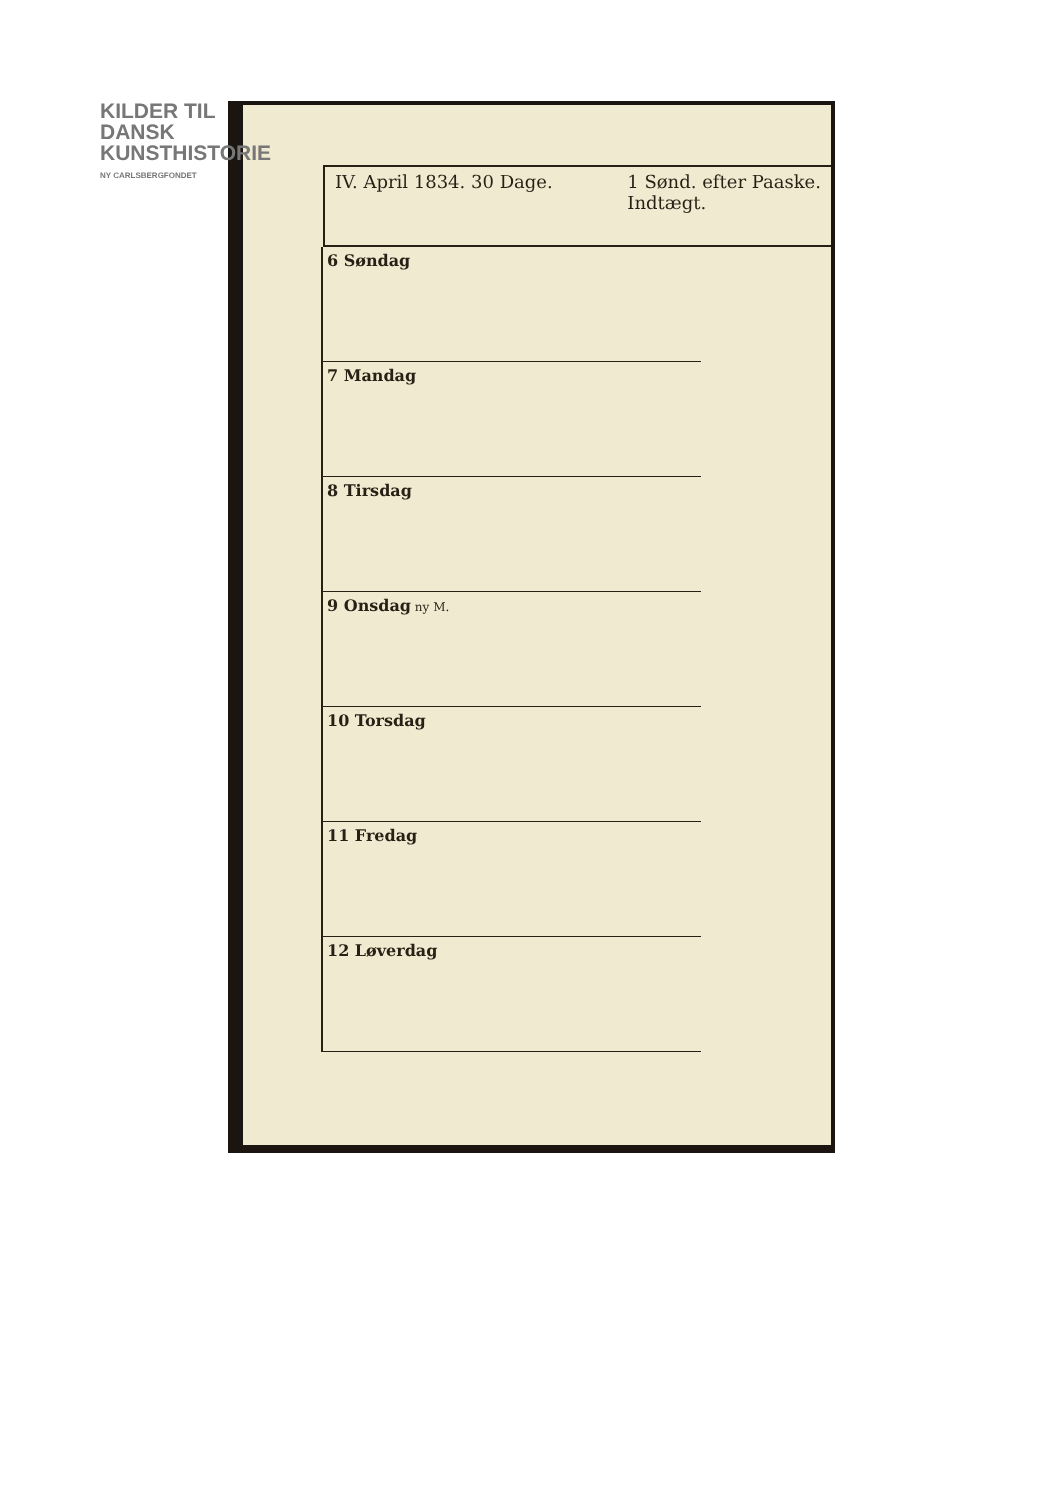KILDER TIL
DANSK
KUNSTHISTORIE
NY CARLSBERGFONDET
IV. April 1834. 30 Dage. 1 Sønd. efter Paaske.
Indtægt.
6 Søndag
7 Mandag
8 Tirsdag
9 Onsdag ny M.
10 Torsdag
11 Fredag
12 Løverdag